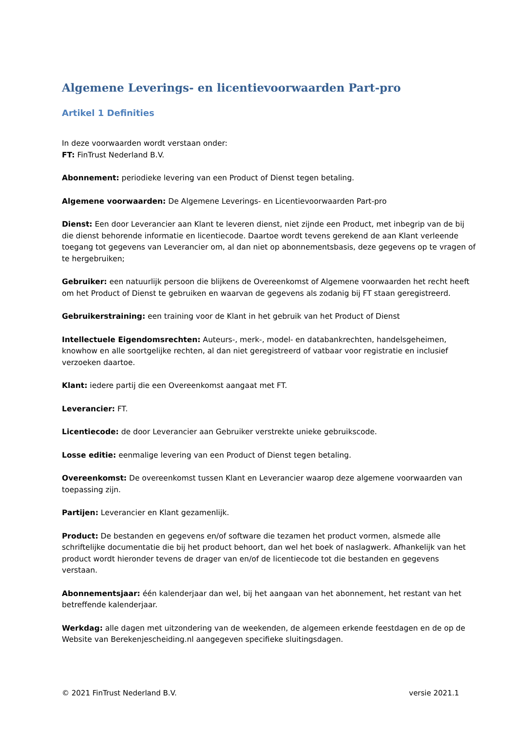Algemene Leverings- en licentievoorwaarden Part-pro
Artikel 1 Definities
In deze voorwaarden wordt verstaan onder:
FT: FinTrust Nederland B.V.
Abonnement: periodieke levering van een Product of Dienst tegen betaling.
Algemene voorwaarden: De Algemene Leverings- en Licentievoorwaarden Part-pro
Dienst: Een door Leverancier aan Klant te leveren dienst, niet zijnde een Product, met inbegrip van de bij die dienst behorende informatie en licentiecode. Daartoe wordt tevens gerekend de aan Klant verleende toegang tot gegevens van Leverancier om, al dan niet op abonnementsbasis, deze gegevens op te vragen of te hergebruiken;
Gebruiker: een natuurlijk persoon die blijkens de Overeenkomst of Algemene voorwaarden het recht heeft om het Product of Dienst te gebruiken en waarvan de gegevens als zodanig bij FT staan geregistreerd.
Gebruikerstraining: een training voor de Klant in het gebruik van het Product of Dienst
Intellectuele Eigendomsrechten: Auteurs-, merk-, model- en databankrechten, handelsgeheimen, knowhow en alle soortgelijke rechten, al dan niet geregistreerd of vatbaar voor registratie en inclusief verzoeken daartoe.
Klant: iedere partij die een Overeenkomst aangaat met FT.
Leverancier: FT.
Licentiecode: de door Leverancier aan Gebruiker verstrekte unieke gebruikscode.
Losse editie: eenmalige levering van een Product of Dienst tegen betaling.
Overeenkomst: De overeenkomst tussen Klant en Leverancier waarop deze algemene voorwaarden van toepassing zijn.
Partijen: Leverancier en Klant gezamenlijk.
Product: De bestanden en gegevens en/of software die tezamen het product vormen, alsmede alle schriftelijke documentatie die bij het product behoort, dan wel het boek of naslagwerk. Afhankelijk van het product wordt hieronder tevens de drager van en/of de licentiecode tot die bestanden en gegevens verstaan.
Abonnementsjaar: één kalenderjaar dan wel, bij het aangaan van het abonnement, het restant van het betreffende kalenderjaar.
Werkdag: alle dagen met uitzondering van de weekenden, de algemeen erkende feestdagen en de op de Website van Berekenjescheiding.nl aangegeven specifieke sluitingsdagen.
© 2021 FinTrust Nederland B.V. versie 2021.1